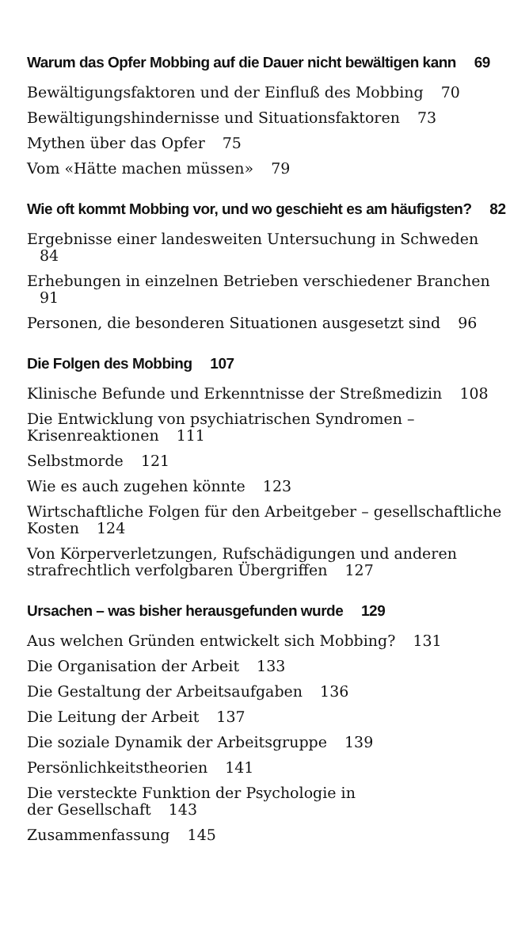Warum das Opfer Mobbing auf die Dauer nicht bewältigen kann 69
Bewältigungsfaktoren und der Einfluß des Mobbing 70
Bewältigungshindernisse und Situationsfaktoren 73
Mythen über das Opfer 75
Vom «Hätte machen müssen» 79
Wie oft kommt Mobbing vor, und wo geschieht es am häufigsten? 82
Ergebnisse einer landesweiten Untersuchung in Schweden 84
Erhebungen in einzelnen Betrieben verschiedener Branchen 91
Personen, die besonderen Situationen ausgesetzt sind 96
Die Folgen des Mobbing 107
Klinische Befunde und Erkenntnisse der Streßmedizin 108
Die Entwicklung von psychiatrischen Syndromen – Krisenreaktionen 111
Selbstmorde 121
Wie es auch zugehen könnte 123
Wirtschaftliche Folgen für den Arbeitgeber – gesellschaftliche Kosten 124
Von Körperverletzungen, Rufschädigungen und anderen strafrechtlich verfolgbaren Übergriffen 127
Ursachen – was bisher herausgefunden wurde 129
Aus welchen Gründen entwickelt sich Mobbing? 131
Die Organisation der Arbeit 133
Die Gestaltung der Arbeitsaufgaben 136
Die Leitung der Arbeit 137
Die soziale Dynamik der Arbeitsgruppe 139
Persönlichkeitstheorien 141
Die versteckte Funktion der Psychologie in
der Gesellschaft 143
Zusammenfassung 145